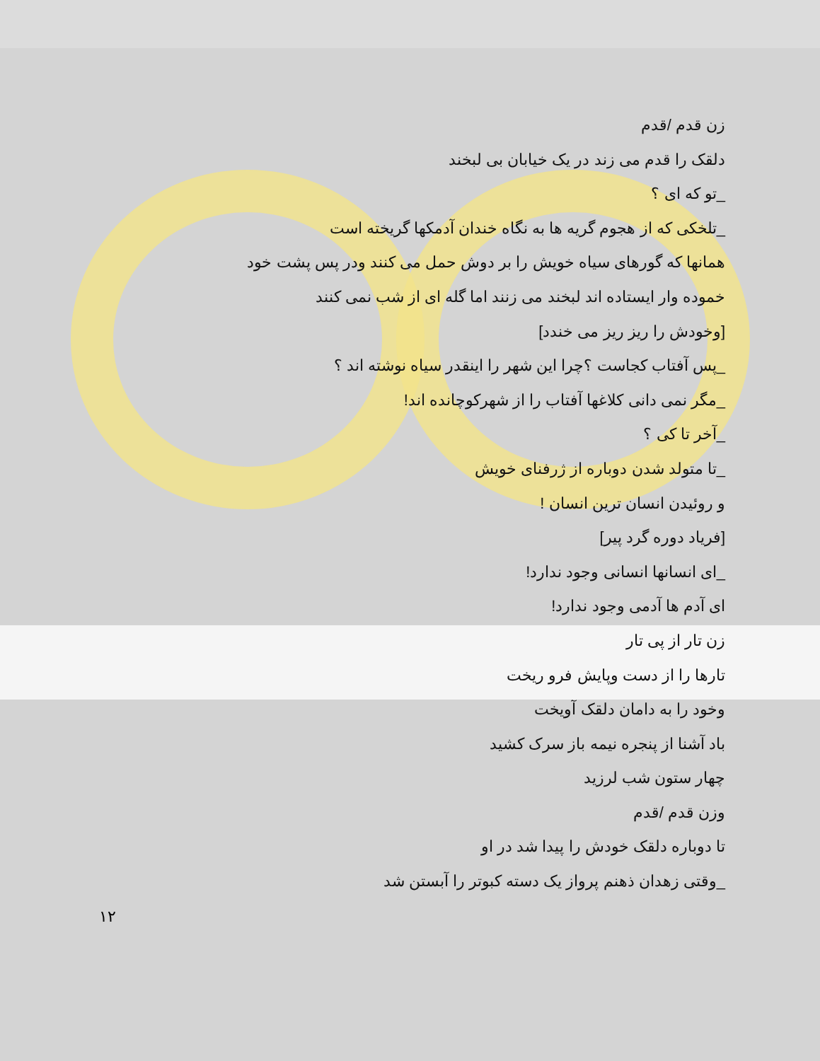زن قدم /قدم
دلقک را قدم می زند در یک خیابان بی لبخند
_تو که ای ؟
_تلخکی که از هجوم گریه ها به نگاه خندان آدمکها گریخته است
همانها که گورهای سیاه خویش را بر دوش حمل می کنند ودر پس پشت خود
خموده وار ایستاده اند لبخند می زنند اما گله ای از شب نمی کنند
[وخودش را ریز ریز می خندد]
_پس آفتاب کجاست ؟چرا این شهر را اینقدر سیاه نوشته اند ؟
_مگر نمی دانی کلاغها آفتاب را از شهرکوچانده اند!
_آخر تا کی ؟
_تا متولد شدن دوباره از ژرفنای خویش
و روئیدن انسان ترین انسان !
[فریاد دوره گرد پیر]
_ای انسانها انسانی وجود ندارد!
ای آدم ها آدمی وجود ندارد!
زن تار از پی تار
تارها را از دست وپایش فرو ریخت
وخود را به دامان دلقک آویخت
باد آشنا از پنجره نیمه باز سرک کشید
چهار ستون شب لرزید
وزن قدم /قدم
تا دوباره دلقک خودش را پیدا شد در او
_وقتی زهدان ذهنم پرواز یک دسته کبوتر را آبستن شد
۱۲